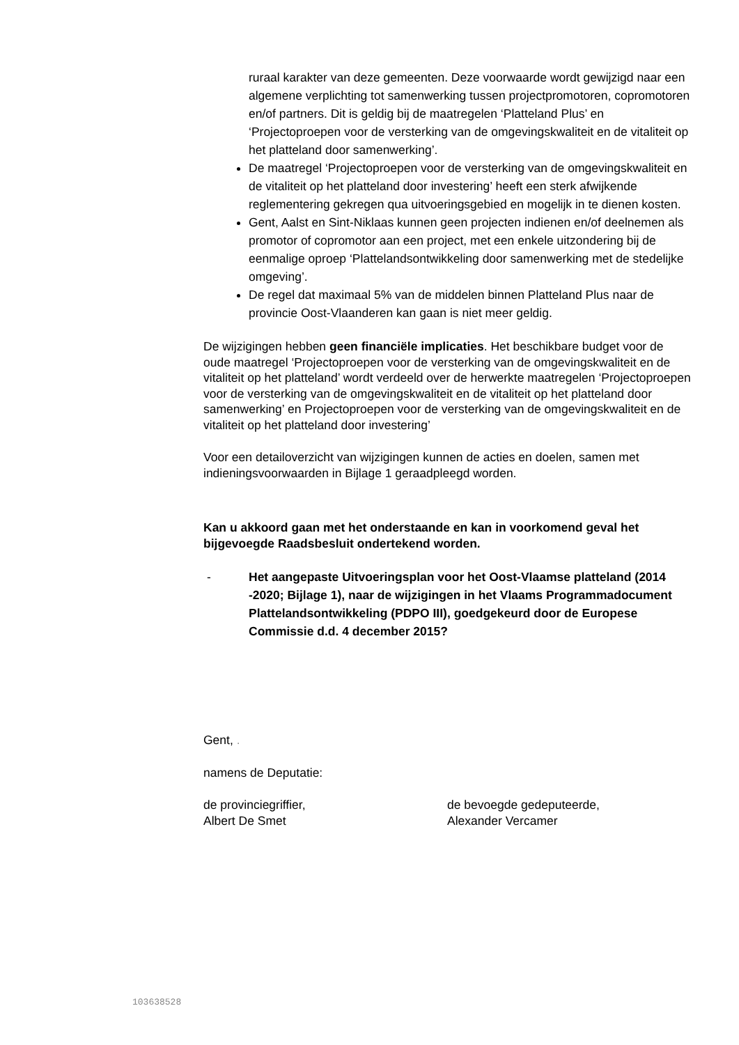ruraal karakter van deze gemeenten. Deze voorwaarde wordt gewijzigd naar een algemene verplichting tot samenwerking tussen projectpromotoren, copromotoren en/of partners. Dit is geldig bij de maatregelen ‘Platteland Plus’ en ‘Projectoproepen voor de versterking van de omgevingskwaliteit en de vitaliteit op het platteland door samenwerking’.
De maatregel ‘Projectoproepen voor de versterking van de omgevingskwaliteit en de vitaliteit op het platteland door investering’ heeft een sterk afwijkende reglementering gekregen qua uitvoeringsgebied en mogelijk in te dienen kosten.
Gent, Aalst en Sint-Niklaas kunnen geen projecten indienen en/of deelnemen als promotor of copromotor aan een project, met een enkele uitzondering bij de eenmalige oproep ‘Plattelandsontwikkeling door samenwerking met de stedelijke omgeving’.
De regel dat maximaal 5% van de middelen binnen Platteland Plus naar de provincie Oost-Vlaanderen kan gaan is niet meer geldig.
De wijzigingen hebben geen financiële implicaties. Het beschikbare budget voor de oude maatregel ‘Projectoproepen voor de versterking van de omgevingskwaliteit en de vitaliteit op het platteland’ wordt verdeeld over de herwerkte maatregelen ‘Projectoproepen voor de versterking van de omgevingskwaliteit en de vitaliteit op het platteland door samenwerking’ en Projectoproepen voor de versterking van de omgevingskwaliteit en de vitaliteit op het platteland door investering’
Voor een detailoverzicht van wijzigingen kunnen de acties en doelen, samen met indieningsvoorwaarden in Bijlage 1 geraadpleegd worden.
Kan u akkoord gaan met het onderstaande en kan in voorkomend geval het bijgevoegde Raadsbesluit ondertekend worden.
- Het aangepaste Uitvoeringsplan voor het Oost-Vlaamse platteland (2014 -2020; Bijlage 1), naar de wijzigingen in het Vlaams Programmadocument Plattelandsontwikkeling (PDPO III), goedgekeurd door de Europese Commissie d.d. 4 december 2015?
Gent, .
namens de Deputatie:
de provinciegriffier,
Albert De Smet
de bevoegde gedeputeerde,
Alexander Vercamer
103638528